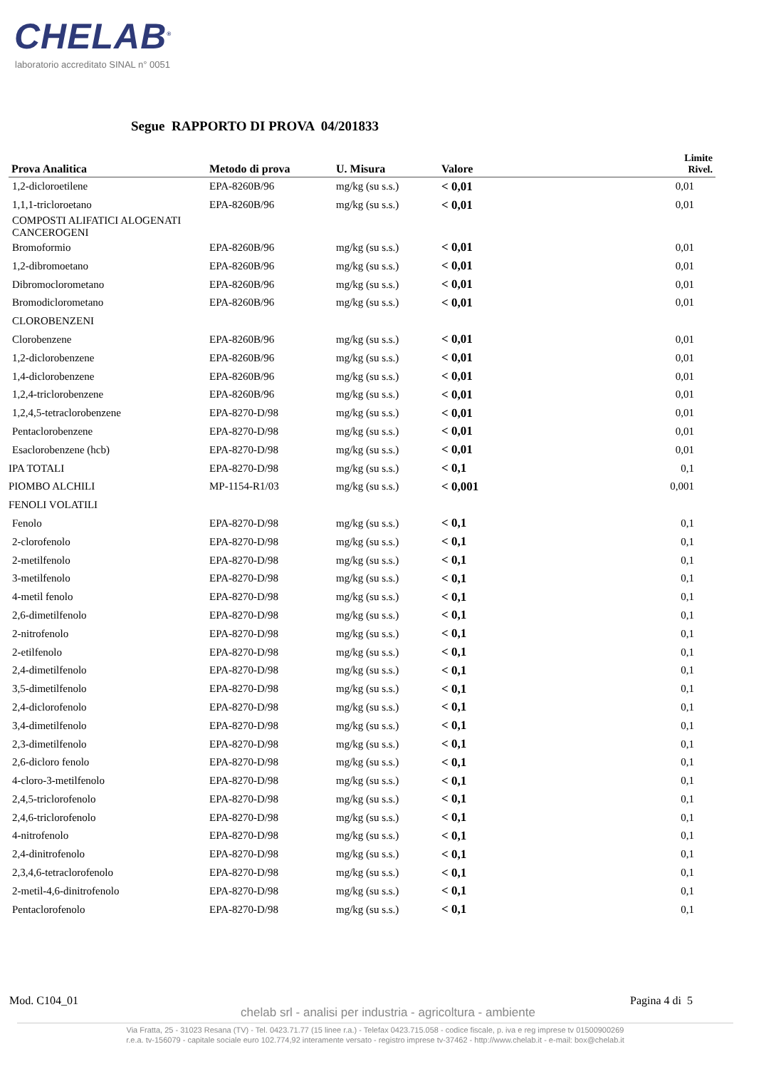CHELAB<sup>®</sup>
laboratorio accreditato SINAL n° 0051
Segue RAPPORTO DI PROVA 04/201833
| Prova Analitica | Metodo di prova | U. Misura | Valore | Limite Rivel. |
| --- | --- | --- | --- | --- |
| 1,2-dicloroetilene | EPA-8260B/96 | mg/kg (su s.s.) | < 0,01 | 0,01 |
| 1,1,1-tricloroetano | EPA-8260B/96 | mg/kg (su s.s.) | < 0,01 | 0,01 |
| COMPOSTI ALIFATICI ALOGENATI CANCEROGENI | | | | |
| Bromoformio | EPA-8260B/96 | mg/kg (su s.s.) | < 0,01 | 0,01 |
| 1,2-dibromoetano | EPA-8260B/96 | mg/kg (su s.s.) | < 0,01 | 0,01 |
| Dibromoclorometano | EPA-8260B/96 | mg/kg (su s.s.) | < 0,01 | 0,01 |
| Bromodiclorometano | EPA-8260B/96 | mg/kg (su s.s.) | < 0,01 | 0,01 |
| CLOROBENZENI | | | | |
| Clorobenzene | EPA-8260B/96 | mg/kg (su s.s.) | < 0,01 | 0,01 |
| 1,2-diclorobenzene | EPA-8260B/96 | mg/kg (su s.s.) | < 0,01 | 0,01 |
| 1,4-diclorobenzene | EPA-8260B/96 | mg/kg (su s.s.) | < 0,01 | 0,01 |
| 1,2,4-triclorobenzene | EPA-8260B/96 | mg/kg (su s.s.) | < 0,01 | 0,01 |
| 1,2,4,5-tetraclorobenzene | EPA-8270-D/98 | mg/kg (su s.s.) | < 0,01 | 0,01 |
| Pentaclorobenzene | EPA-8270-D/98 | mg/kg (su s.s.) | < 0,01 | 0,01 |
| Esaclorobenzene (hcb) | EPA-8270-D/98 | mg/kg (su s.s.) | < 0,01 | 0,01 |
| IPA TOTALI | EPA-8270-D/98 | mg/kg (su s.s.) | < 0,1 | 0,1 |
| PIOMBO ALCHILI | MP-1154-R1/03 | mg/kg (su s.s.) | < 0,001 | 0,001 |
| FENOLI VOLATILI | | | | |
| Fenolo | EPA-8270-D/98 | mg/kg (su s.s.) | < 0,1 | 0,1 |
| 2-clorofenolo | EPA-8270-D/98 | mg/kg (su s.s.) | < 0,1 | 0,1 |
| 2-metilfenolo | EPA-8270-D/98 | mg/kg (su s.s.) | < 0,1 | 0,1 |
| 3-metilfenolo | EPA-8270-D/98 | mg/kg (su s.s.) | < 0,1 | 0,1 |
| 4-metil fenolo | EPA-8270-D/98 | mg/kg (su s.s.) | < 0,1 | 0,1 |
| 2,6-dimetilfenolo | EPA-8270-D/98 | mg/kg (su s.s.) | < 0,1 | 0,1 |
| 2-nitrofenolo | EPA-8270-D/98 | mg/kg (su s.s.) | < 0,1 | 0,1 |
| 2-etilfenolo | EPA-8270-D/98 | mg/kg (su s.s.) | < 0,1 | 0,1 |
| 2,4-dimetilfenolo | EPA-8270-D/98 | mg/kg (su s.s.) | < 0,1 | 0,1 |
| 3,5-dimetilfenolo | EPA-8270-D/98 | mg/kg (su s.s.) | < 0,1 | 0,1 |
| 2,4-diclorofenolo | EPA-8270-D/98 | mg/kg (su s.s.) | < 0,1 | 0,1 |
| 3,4-dimetilfenolo | EPA-8270-D/98 | mg/kg (su s.s.) | < 0,1 | 0,1 |
| 2,3-dimetilfenolo | EPA-8270-D/98 | mg/kg (su s.s.) | < 0,1 | 0,1 |
| 2,6-dicloro fenolo | EPA-8270-D/98 | mg/kg (su s.s.) | < 0,1 | 0,1 |
| 4-cloro-3-metilfenolo | EPA-8270-D/98 | mg/kg (su s.s.) | < 0,1 | 0,1 |
| 2,4,5-triclorofenolo | EPA-8270-D/98 | mg/kg (su s.s.) | < 0,1 | 0,1 |
| 2,4,6-triclorofenolo | EPA-8270-D/98 | mg/kg (su s.s.) | < 0,1 | 0,1 |
| 4-nitrofenolo | EPA-8270-D/98 | mg/kg (su s.s.) | < 0,1 | 0,1 |
| 2,4-dinitrofenolo | EPA-8270-D/98 | mg/kg (su s.s.) | < 0,1 | 0,1 |
| 2,3,4,6-tetraclorofenolo | EPA-8270-D/98 | mg/kg (su s.s.) | < 0,1 | 0,1 |
| 2-metil-4,6-dinitrofenolo | EPA-8270-D/98 | mg/kg (su s.s.) | < 0,1 | 0,1 |
| Pentaclorofenolo | EPA-8270-D/98 | mg/kg (su s.s.) | < 0,1 | 0,1 |
Mod. C104_01 Pagina 4 di 5
chelab srl - analisi per industria - agricoltura - ambiente
Via Fratta, 25 - 31023 Resana (TV) - Tel. 0423.71.77 (15 linee r.a.) - Telefax 0423.715.058 - codice fiscale, p. iva e reg imprese tv 01500900269
r.e.a. tv-156079 - capitale sociale euro 102.774,92 interamente versato - registro imprese tv-37462 - http://www.chelab.it - e-mail: box@chelab.it